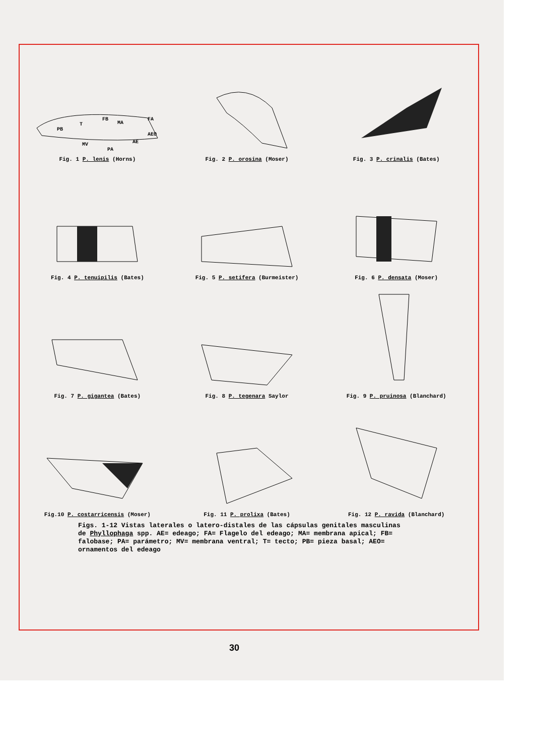PB
T
FB
MA
FA
AEO
AE
MV
PA
Fig. 1 P. lenis (Horns)
Fig. 2 P. orosina (Moser)
Fig. 3 P. crinalis (Bates)
Fig. 4 P. tenuipilis (Bates)
Fig. 5 P. setifera (Burmeister)
Fig. 6 P. densata (Moser)
Fig. 7 P. gigantea (Bates)
Fig. 8 P. tegenara Saylor
Fig. 9 P. pruinosa (Blanchard)
Fig.10 P. costarricensis (Moser)
Fig. 11 P. prolixa (Bates)
Fig. 12 P. ravida (Blanchard)
Figs. 1-12 Vistas laterales o latero-distales de las cápsulas genitales masculinas de Phyllophaga spp. AE= edeago; FA= Flagelo del edeago; MA= membrana apical; FB= falobase; PA= parámetro; MV= membrana ventral; T= tecto; PB= pieza basal; AEO= ornamentos del edeago
30